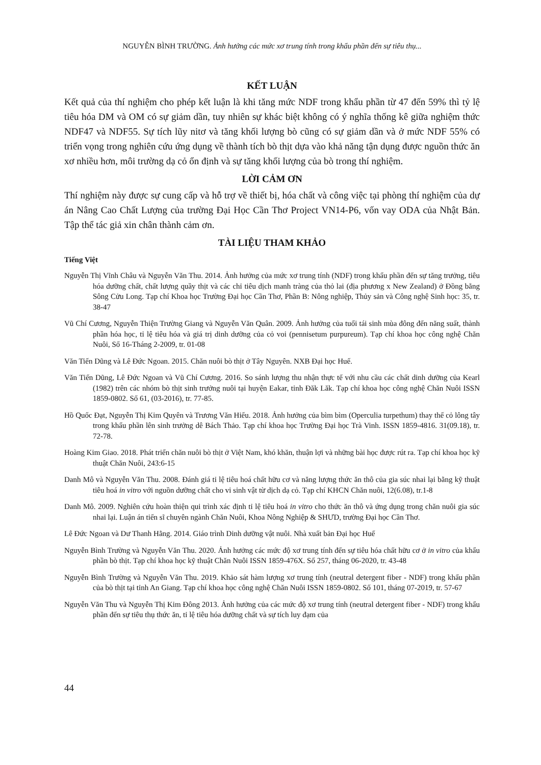NGUYỄN BÌNH TRƯỜNG. Ảnh hưởng các mức xơ trung tính trong khẩu phần đến sự tiêu thụ...
KẾT LUẬN
Kết quả của thí nghiệm cho phép kết luận là khi tăng mức NDF trong khẩu phần từ 47 đến 59% thì tỷ lệ tiêu hóa DM và OM có sự giảm dần, tuy nhiên sự khác biệt không có ý nghĩa thống kê giữa nghiệm thức NDF47 và NDF55. Sự tích lũy nitơ và tăng khối lượng bò cũng có sự giảm dần và ở mức NDF 55% có triển vọng trong nghiên cứu ứng dụng về thành tích bò thịt dựa vào khả năng tận dụng được nguồn thức ăn xơ nhiều hơn, môi trường dạ cỏ ổn định và sự tăng khối lượng của bò trong thí nghiệm.
LỜI CẢM ƠN
Thí nghiệm này được sự cung cấp và hỗ trợ về thiết bị, hóa chất và công việc tại phòng thí nghiệm của dự án Nâng Cao Chất Lượng của trường Đại Học Cần Thơ Project VN14-P6, vốn vay ODA của Nhật Bản. Tập thể tác giả xin chân thành cảm ơn.
TÀI LIỆU THAM KHẢO
Tiếng Việt
Nguyễn Thị Vĩnh Châu và Nguyễn Văn Thu. 2014. Ảnh hưởng của mức xơ trung tính (NDF) trong khẩu phần đến sự tăng trưởng, tiêu hóa dưỡng chất, chất lượng quầy thịt và các chỉ tiêu dịch manh tràng của thỏ lai (địa phương x New Zealand) ở Đồng bằng Sông Cửu Long. Tạp chí Khoa học Trường Đại học Cần Thơ, Phần B: Nông nghiệp, Thủy sản và Công nghệ Sinh học: 35, tr. 38-47
Vũ Chí Cương, Nguyễn Thiện Trường Giang và Nguyễn Văn Quân. 2009. Ảnh hưởng của tuổi tái sinh mùa đông đến năng suất, thành phần hóa học, tỉ lệ tiêu hóa và giá trị dinh dưỡng của cỏ voi (pennisetum purpureum). Tạp chí khoa học công nghệ Chăn Nuôi, Số 16-Tháng 2-2009, tr. 01-08
Văn Tiến Dũng và Lê Đức Ngoan. 2015. Chăn nuôi bò thịt ở Tây Nguyên. NXB Đại học Huế.
Văn Tiến Dũng, Lê Đức Ngoan và Vũ Chí Cương. 2016. So sánh lượng thu nhận thực tế với nhu cầu các chất dinh dưỡng của Kearl (1982) trên các nhóm bò thịt sinh trưởng nuôi tại huyện Eakar, tỉnh Đăk Lăk. Tạp chí khoa học công nghệ Chăn Nuôi ISSN 1859-0802. Số 61, (03-2016), tr. 77-85.
Hồ Quốc Đạt, Nguyễn Thị Kim Quyên và Trương Văn Hiếu. 2018. Ảnh hưởng của bìm bìm (Operculia turpethum) thay thế cỏ lông tây trong khẩu phần lên sinh trưởng dê Bách Thảo. Tạp chí khoa học Trường Đại học Trà Vinh. ISSN 1859-4816. 31(09.18), tr. 72-78.
Hoàng Kim Giao. 2018. Phát triển chăn nuôi bò thịt ở Việt Nam, khó khăn, thuận lợi và những bài học được rút ra. Tạp chí khoa học kỹ thuật Chăn Nuôi, 243:6-15
Danh Mô và Nguyễn Văn Thu. 2008. Đánh giá tỉ lệ tiêu hoá chất hữu cơ và năng lượng thức ăn thô của gia súc nhai lại bằng kỹ thuật tiêu hoá in vitro với nguồn dưỡng chất cho vi sinh vật từ dịch dạ cỏ. Tạp chí KHCN Chăn nuôi, 12(6.08), tr.1-8
Danh Mô. 2009. Nghiên cứu hoàn thiện qui trình xác định tỉ lệ tiêu hoá in vitro cho thức ăn thô và ứng dụng trong chăn nuôi gia súc nhai lại. Luận án tiến sĩ chuyên ngành Chăn Nuôi, Khoa Nông Nghiệp & SHƯD, trường Đại học Cần Thơ.
Lê Đức Ngoan và Dư Thanh Hằng. 2014. Giáo trình Dinh dưỡng vật nuôi. Nhà xuất bản Đại học Huế
Nguyễn Bình Trường và Nguyễn Văn Thu. 2020. Ảnh hưởng các mức độ xơ trung tính đến sự tiêu hóa chất hữu cơ ở in vitro của khẩu phần bò thịt. Tạp chí khoa học kỹ thuật Chăn Nuôi ISSN 1859-476X. Số 257, tháng 06-2020, tr. 43-48
Nguyễn Bình Trường và Nguyễn Văn Thu. 2019. Khảo sát hàm lượng xơ trung tính (neutral detergent fiber - NDF) trong khẩu phần của bò thịt tại tỉnh An Giang. Tạp chí khoa học công nghệ Chăn Nuôi ISSN 1859-0802. Số 101, tháng 07-2019, tr. 57-67
Nguyễn Văn Thu và Nguyễn Thị Kim Đông 2013. Ảnh hưởng của các mức độ xơ trung tính (neutral detergent fiber - NDF) trong khẩu phần đến sự tiêu thụ thức ăn, tỉ lệ tiêu hóa dưỡng chất và sự tích luy đạm của
44